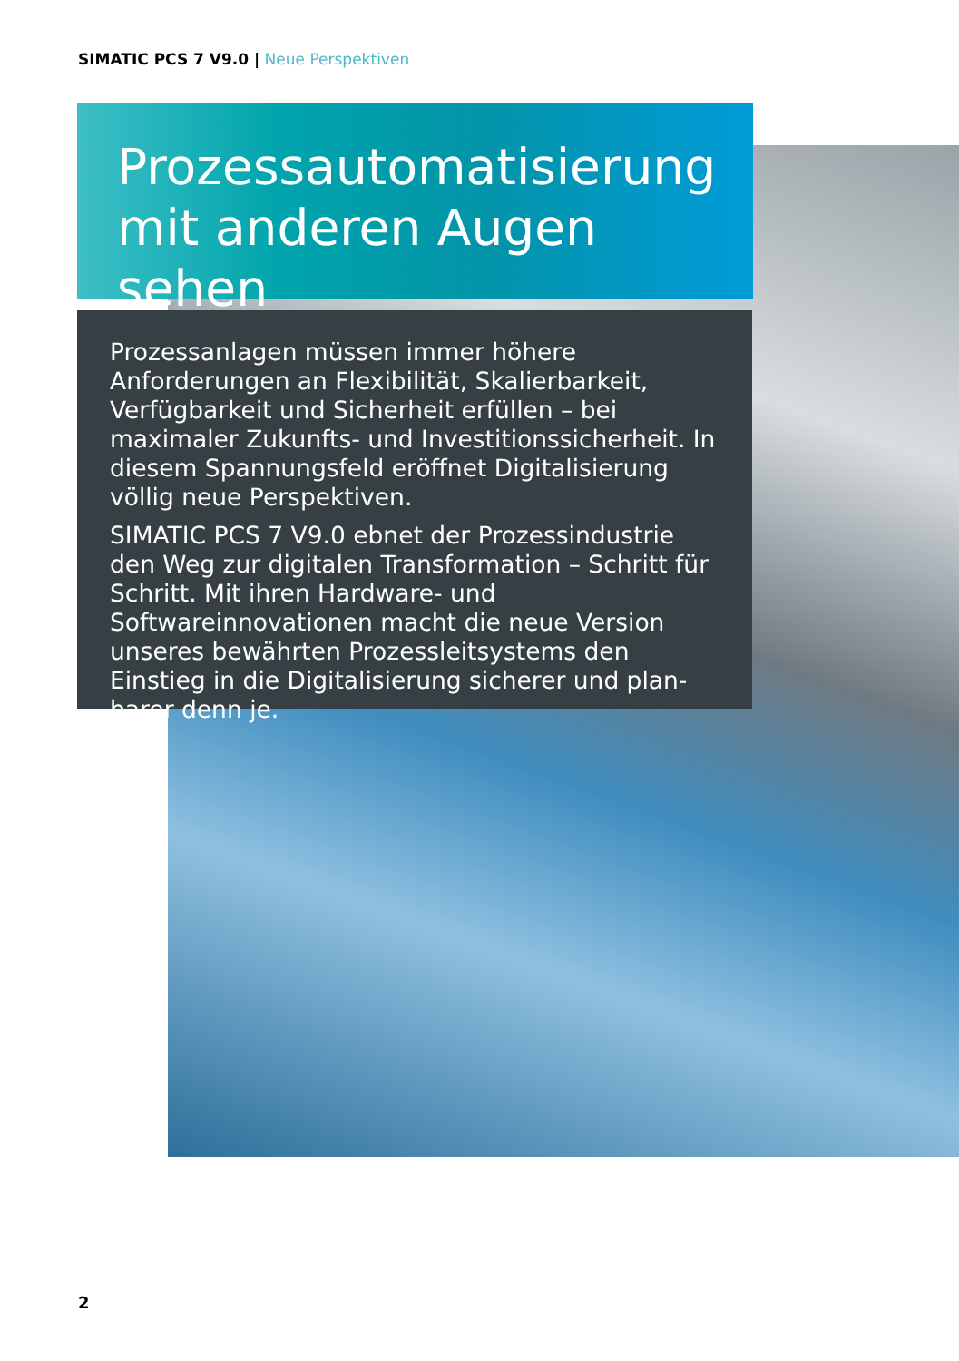SIMATIC PCS 7 V9.0 | Neue Perspektiven
Prozessautomatisierung
mit anderen Augen sehen
Prozessanlagen müssen immer höhere Anforderungen an Flexibilität, Skalierbarkeit, Verfügbarkeit und Sicherheit erfüllen – bei maximaler Zukunfts- und Investitionssicherheit. In diesem Spannungsfeld eröffnet Digitalisierung völlig neue Perspektiven.
SIMATIC PCS 7 V9.0 ebnet der Prozessindustrie den Weg zur digitalen Transformation – Schritt für Schritt. Mit ihren Hardware- und Softwareinnovationen macht die neue Version unseres bewährten Prozessleitsystems den Einstieg in die Digitalisierung sicherer und plan­barer denn je.
2